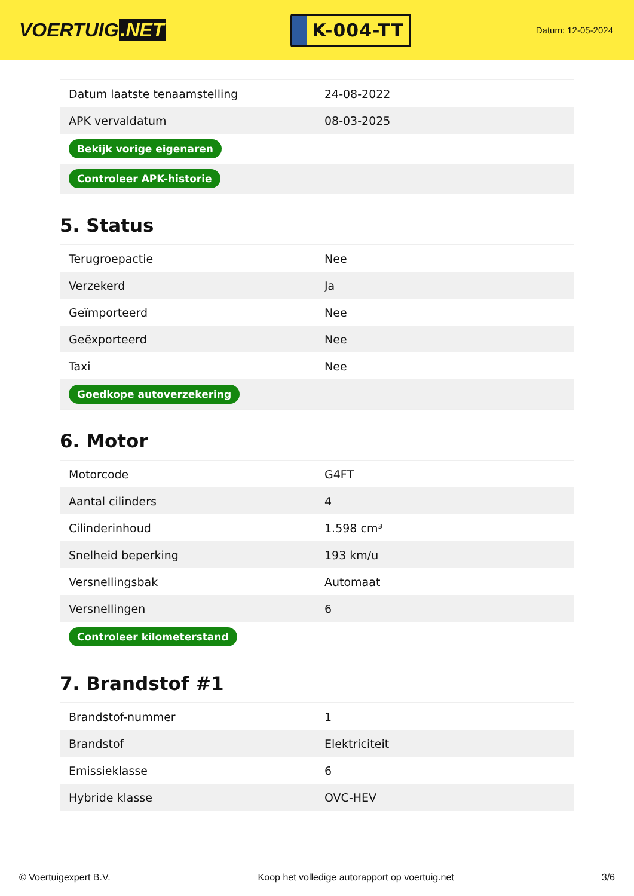VOERTUIG.NET
K-004-TT
Datum: 12-05-2024
| Datum laatste tenaamstelling | 24-08-2022 |
| APK vervaldatum | 08-03-2025 |
| Bekijk vorige eigenaren | |
| Controleer APK-historie | |
5. Status
| Terugroepactie | Nee |
| Verzekerd | Ja |
| Geïmporteerd | Nee |
| Geëxporteerd | Nee |
| Taxi | Nee |
| Goedkope autoverzekering | |
6. Motor
| Motorcode | G4FT |
| Aantal cilinders | 4 |
| Cilinderinhoud | 1.598 cm³ |
| Snelheid beperking | 193 km/u |
| Versnellingsbak | Automaat |
| Versnellingen | 6 |
| Controleer kilometerstand | |
7. Brandstof #1
| Brandstof-nummer | 1 |
| Brandstof | Elektriciteit |
| Emissieklasse | 6 |
| Hybride klasse | OVC-HEV |
© Voertuigexpert B.V. Koop het volledige autorapport op voertuig.net 3/6